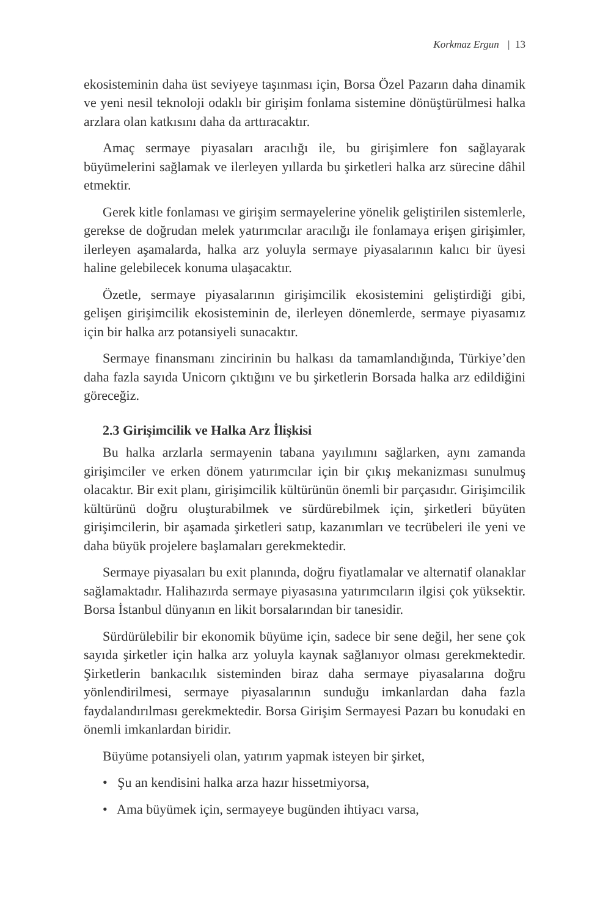Korkmaz Ergun | 13
ekosisteminin daha üst seviyeye taşınması için, Borsa Özel Pazarın daha dinamik ve yeni nesil teknoloji odaklı bir girişim fonlama sistemine dönüştürülmesi halka arzlara olan katkısını daha da arttıracaktır.
Amaç sermaye piyasaları aracılığı ile, bu girişimlere fon sağlayarak büyümelerini sağlamak ve ilerleyen yıllarda bu şirketleri halka arz sürecine dâhil etmektir.
Gerek kitle fonlaması ve girişim sermayelerine yönelik geliştirilen sistemlerle, gerekse de doğrudan melek yatırımcılar aracılığı ile fonlamaya erişen girişimler, ilerleyen aşamalarda, halka arz yoluyla sermaye piyasalarının kalıcı bir üyesi haline gelebilecek konuma ulaşacaktır.
Özetle, sermaye piyasalarının girişimcilik ekosistemini geliştirdiği gibi, gelişen girişimcilik ekosisteminin de, ilerleyen dönemlerde, sermaye piyasamız için bir halka arz potansiyeli sunacaktır.
Sermaye finansmanı zincirinin bu halkası da tamamlandığında, Türkiye’den daha fazla sayıda Unicorn çıktığını ve bu şirketlerin Borsada halka arz edildiğini göreceğiz.
2.3 Girişimcilik ve Halka Arz İlişkisi
Bu halka arzlarla sermayenin tabana yayılımını sağlarken, aynı zamanda girişimciler ve erken dönem yatırımcılar için bir çıkış mekanizması sunulmuş olacaktır. Bir exit planı, girişimcilik kültürünün önemli bir parçasıdır. Girişimcilik kültürünü doğru oluşturabilmek ve sürdürebilmek için, şirketleri büyüten girişimcilerin, bir aşamada şirketleri satıp, kazanımları ve tecrübeleri ile yeni ve daha büyük projelere başlamaları gerekmektedir.
Sermaye piyasaları bu exit planında, doğru fiyatlamalar ve alternatif olanaklar sağlamaktadır. Halihazırda sermaye piyasasına yatırımcıların ilgisi çok yüksektir. Borsa İstanbul dünyanın en likit borsalarından bir tanesidir.
Sürdürülebilir bir ekonomik büyüme için, sadece bir sene değil, her sene çok sayıda şirketler için halka arz yoluyla kaynak sağlanıyor olması gerekmektedir. Şirketlerin bankacılık sisteminden biraz daha sermaye piyasalarına doğru yönlendirilmesi, sermaye piyasalarının sunduğu imkanlardan daha fazla faydalandırılması gerekmektedir. Borsa Girişim Sermayesi Pazarı bu konudaki en önemli imkanlardan biridir.
Büyüme potansiyeli olan, yatırım yapmak isteyen bir şirket,
• Şu an kendisini halka arza hazır hissetmiyorsa,
• Ama büyümek için, sermayeye bugünden ihtiyacı varsa,